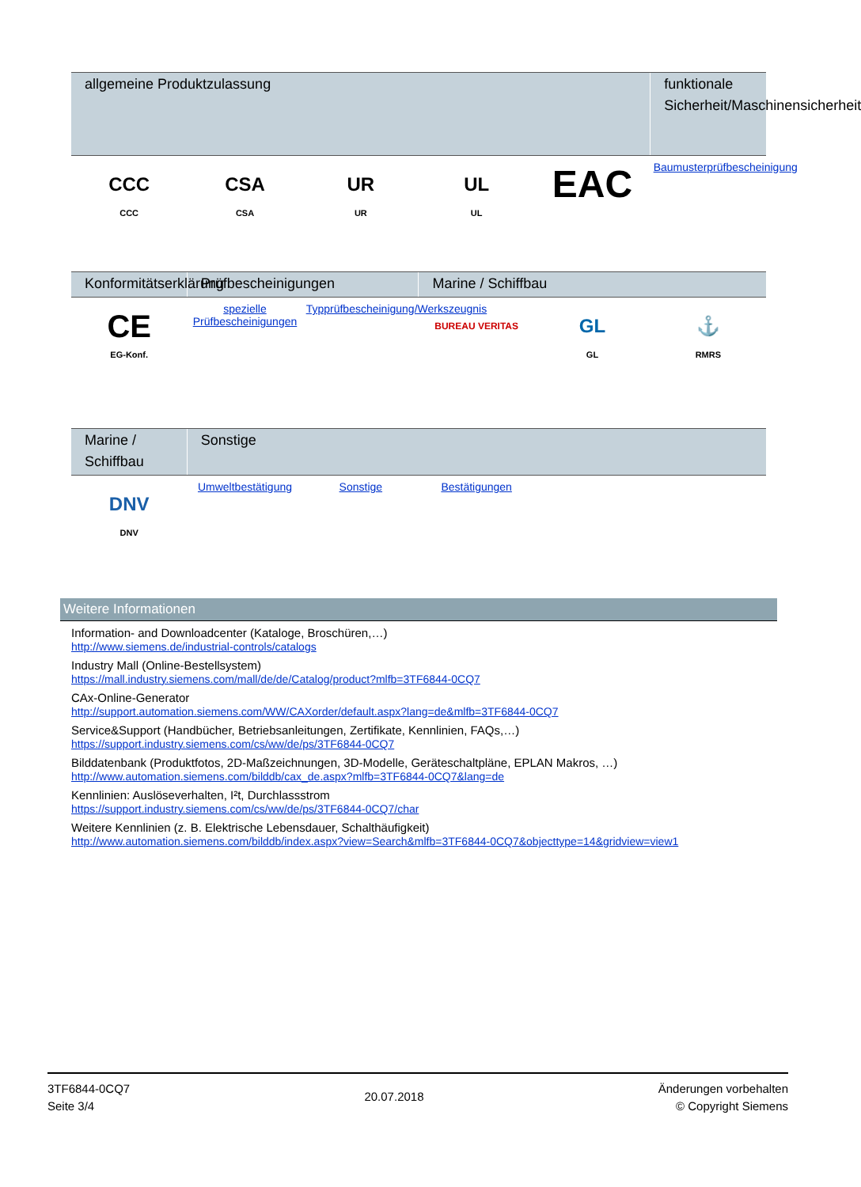| allgemeine Produktzulassung | | | | | funktionale Sicherheit/Maschinensicherheit |
| --- | --- | --- | --- | --- | --- |
| CCC CCC | CSA CSA | UR UR | UL UL | EAC | Baumusterprüfbescheinigung |
| Konformitätserklärung | Prüfbescheinigungen | | Marine / Schiffbau | | |
| --- | --- | --- | --- | --- | --- |
| CE EG-Konf. | spezielle Prüfbescheinigungen | Typprüfbescheinigung/Werkszeugnis | BUREAU VERITAS | GL GL | ⚓ RMRS |
| Marine / Schiffbau | Sonstige | | | | |
| --- | --- | --- | --- | --- | --- |
| DNV DNV | Umweltbestätigung | Sonstige | Bestätigungen | | |
Weitere Informationen
Information- and Downloadcenter (Kataloge, Broschüren,…)
http://www.siemens.de/industrial-controls/catalogs
Industry Mall (Online-Bestellsystem)
https://mall.industry.siemens.com/mall/de/de/Catalog/product?mlfb=3TF6844-0CQ7
CAx-Online-Generator
http://support.automation.siemens.com/WW/CAXorder/default.aspx?lang=de&mlfb=3TF6844-0CQ7
Service&Support (Handbücher, Betriebsanleitungen, Zertifikate, Kennlinien, FAQs,…)
https://support.industry.siemens.com/cs/ww/de/ps/3TF6844-0CQ7
Bilddatenbank (Produktfotos, 2D-Maßzeichnungen, 3D-Modelle, Geräteschaltpläne, EPLAN Makros, …)
http://www.automation.siemens.com/bilddb/cax_de.aspx?mlfb=3TF6844-0CQ7&lang=de
Kennlinien: Auslöseverhalten, I²t, Durchlassstrom
https://support.industry.siemens.com/cs/ww/de/ps/3TF6844-0CQ7/char
Weitere Kennlinien (z. B. Elektrische Lebensdauer, Schalthäufigkeit)
http://www.automation.siemens.com/bilddb/index.aspx?view=Search&mlfb=3TF6844-0CQ7&objecttype=14&gridview=view1
3TF6844-0CQ7
Seite 3/4
20.07.2018
Änderungen vorbehalten
© Copyright Siemens